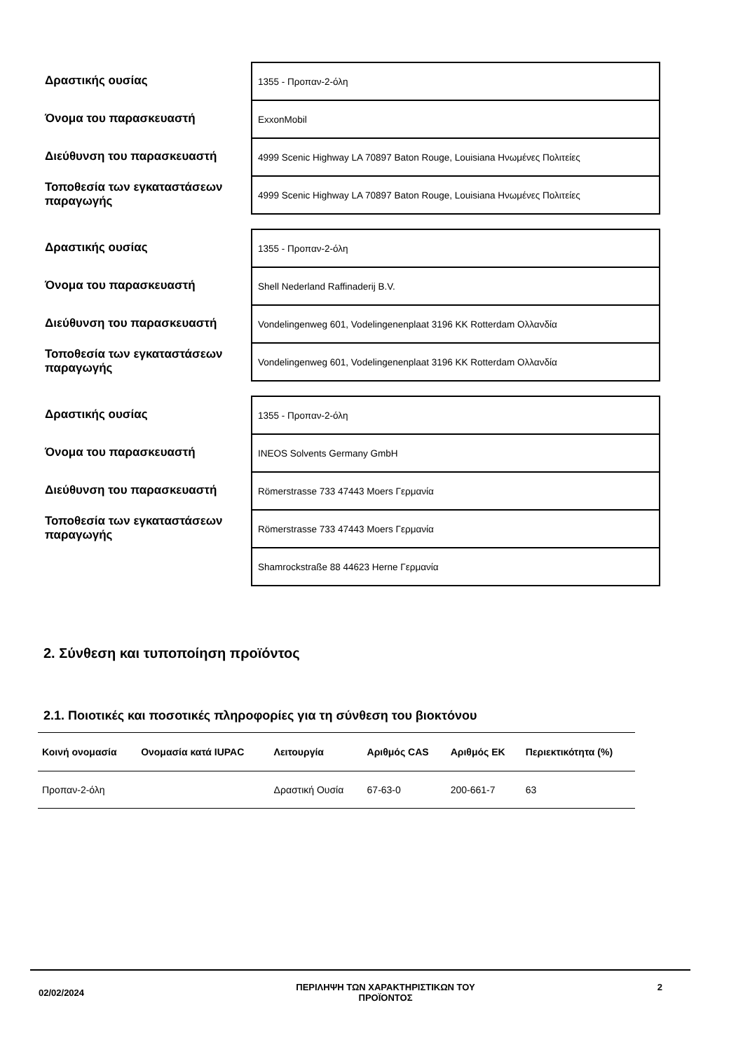Δραστικής ουσίας
Όνομα του παρασκευαστή
Διεύθυνση του παρασκευαστή
Τοποθεσία των εγκαταστάσεων παραγωγής
1355 - Προπαν-2-όλη
ExxonMobil
4999 Scenic Highway LA 70897 Baton Rouge, Louisiana Ηνωμένες Πολιτείες
4999 Scenic Highway LA 70897 Baton Rouge, Louisiana Ηνωμένες Πολιτείες
Δραστικής ουσίας
Όνομα του παρασκευαστή
Διεύθυνση του παρασκευαστή
Τοποθεσία των εγκαταστάσεων παραγωγής
1355 - Προπαν-2-όλη
Shell Nederland Raffinaderij B.V.
Vondelingenweg 601, Vodelingenenplaat 3196 KK Rotterdam Ολλανδία
Vondelingenweg 601, Vodelingenenplaat 3196 KK Rotterdam Ολλανδία
Δραστικής ουσίας
Όνομα του παρασκευαστή
Διεύθυνση του παρασκευαστή
Τοποθεσία των εγκαταστάσεων παραγωγής
1355 - Προπαν-2-όλη
INEOS Solvents Germany GmbH
Römerstrasse 733 47443 Moers Γερμανία
Römerstrasse 733 47443 Moers Γερμανία
Shamrockstraße 88 44623 Herne Γερμανία
2. Σύνθεση και τυποποίηση προϊόντος
2.1. Ποιοτικές και ποσοτικές πληροφορίες για τη σύνθεση του βιοκτόνου
| Κοινή ονομασία | Ονομασία κατά IUPAC | Λειτουργία | Αριθμός CAS | Αριθμός ΕΚ | Περιεκτικότητα (%) |
| --- | --- | --- | --- | --- | --- |
| Προπαν-2-όλη | | Δραστική Ουσία | 67-63-0 | 200-661-7 | 63 |
02/02/2024
ΠΕΡΙΛΗΨΗ ΤΩΝ ΧΑΡΑΚΤΗΡΙΣΤΙΚΩΝ ΤΟΥ ΠΡΟΪΟΝΤΟΣ 2